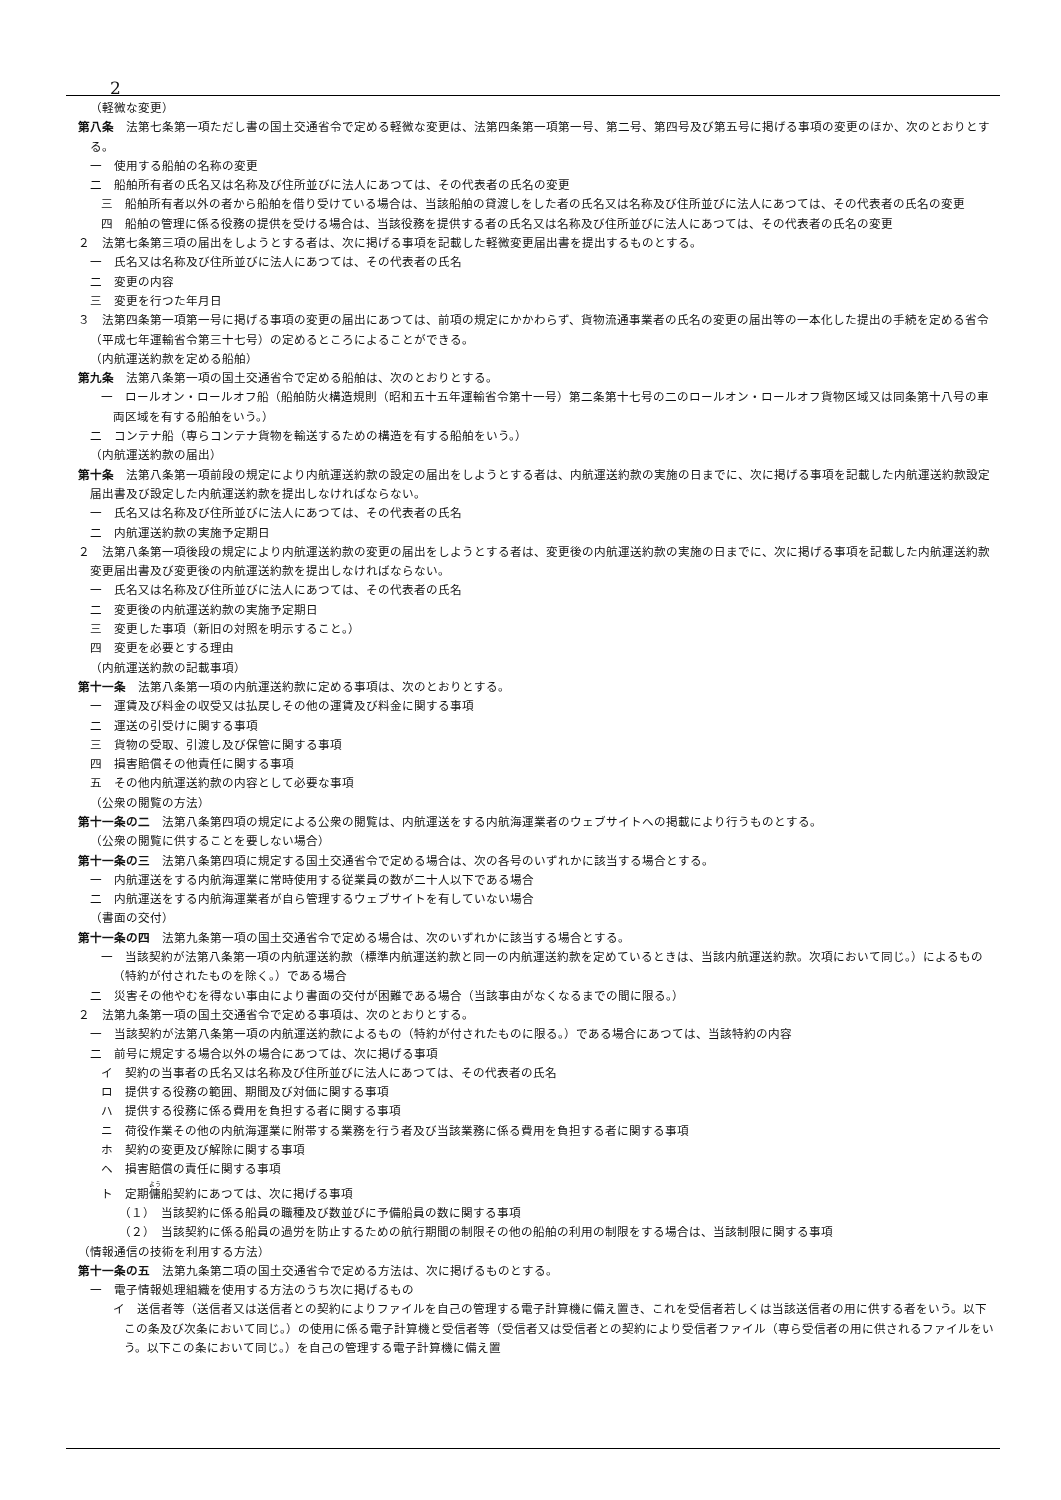2
（軽微な変更）
第八条　法第七条第一項ただし書の国土交通省令で定める軽微な変更は、法第四条第一項第一号、第二号、第四号及び第五号に掲げる事項の変更のほか、次のとおりとする。
一　使用する船舶の名称の変更
二　船舶所有者の氏名又は名称及び住所並びに法人にあつては、その代表者の氏名の変更
三　船舶所有者以外の者から船舶を借り受けている場合は、当該船舶の貸渡しをした者の氏名又は名称及び住所並びに法人にあつては、その代表者の氏名の変更
四　船舶の管理に係る役務の提供を受ける場合は、当該役務を提供する者の氏名又は名称及び住所並びに法人にあつては、その代表者の氏名の変更
２　法第七条第三項の届出をしようとする者は、次に掲げる事項を記載した軽微変更届出書を提出するものとする。
一　氏名又は名称及び住所並びに法人にあつては、その代表者の氏名
二　変更の内容
三　変更を行つた年月日
３　法第四条第一項第一号に掲げる事項の変更の届出にあつては、前項の規定にかかわらず、貨物流通事業者の氏名の変更の届出等の一本化した提出の手続を定める省令（平成七年運輸省令第三十七号）の定めるところによることができる。
（内航運送約款を定める船舶）
第九条　法第八条第一項の国土交通省令で定める船舶は、次のとおりとする。
一　ロールオン・ロールオフ船（船舶防火構造規則（昭和五十五年運輸省令第十一号）第二条第十七号の二のロールオン・ロールオフ貨物区域又は同条第十八号の車両区域を有する船舶をいう。）
二　コンテナ船（専らコンテナ貨物を輸送するための構造を有する船舶をいう。）
（内航運送約款の届出）
第十条　法第八条第一項前段の規定により内航運送約款の設定の届出をしようとする者は、内航運送約款の実施の日までに、次に掲げる事項を記載した内航運送約款設定届出書及び設定した内航運送約款を提出しなければならない。
一　氏名又は名称及び住所並びに法人にあつては、その代表者の氏名
二　内航運送約款の実施予定期日
２　法第八条第一項後段の規定により内航運送約款の変更の届出をしようとする者は、変更後の内航運送約款の実施の日までに、次に掲げる事項を記載した内航運送約款変更届出書及び変更後の内航運送約款を提出しなければならない。
一　氏名又は名称及び住所並びに法人にあつては、その代表者の氏名
二　変更後の内航運送約款の実施予定期日
三　変更した事項（新旧の対照を明示すること。）
四　変更を必要とする理由
（内航運送約款の記載事項）
第十一条　法第八条第一項の内航運送約款に定める事項は、次のとおりとする。
一　運賃及び料金の収受又は払戻しその他の運賃及び料金に関する事項
二　運送の引受けに関する事項
三　貨物の受取、引渡し及び保管に関する事項
四　損害賠償その他責任に関する事項
五　その他内航運送約款の内容として必要な事項
（公衆の閲覧の方法）
第十一条の二　法第八条第四項の規定による公衆の閲覧は、内航運送をする内航海運業者のウェブサイトへの掲載により行うものとする。
（公衆の閲覧に供することを要しない場合）
第十一条の三　法第八条第四項に規定する国土交通省令で定める場合は、次の各号のいずれかに該当する場合とする。
一　内航運送をする内航海運業に常時使用する従業員の数が二十人以下である場合
二　内航運送をする内航海運業者が自ら管理するウェブサイトを有していない場合
（書面の交付）
第十一条の四　法第九条第一項の国土交通省令で定める場合は、次のいずれかに該当する場合とする。
一　当該契約が法第八条第一項の内航運送約款（標準内航運送約款と同一の内航運送約款を定めているときは、当該内航運送約款。次項において同じ。）によるもの（特約が付されたものを除く。）である場合
二　災害その他やむを得ない事由により書面の交付が困難である場合（当該事由がなくなるまでの間に限る。）
２　法第九条第一項の国土交通省令で定める事項は、次のとおりとする。
一　当該契約が法第八条第一項の内航運送約款によるもの（特約が付されたものに限る。）である場合にあつては、当該特約の内容
二　前号に規定する場合以外の場合にあつては、次に掲げる事項
イ　契約の当事者の氏名又は名称及び住所並びに法人にあつては、その代表者の氏名
ロ　提供する役務の範囲、期間及び対価に関する事項
ハ　提供する役務に係る費用を負担する者に関する事項
ニ　荷役作業その他の内航海運業に附帯する業務を行う者及び当該業務に係る費用を負担する者に関する事項
ホ　契約の変更及び解除に関する事項
ヘ　損害賠償の責任に関する事項
ト　定期傭船契約にあつては、次に掲げる事項
（１）　当該契約に係る船員の職種及び数並びに予備船員の数に関する事項
（２）　当該契約に係る船員の過労を防止するための航行期間の制限その他の船舶の利用の制限をする場合は、当該制限に関する事項
（情報通信の技術を利用する方法）
第十一条の五　法第九条第二項の国土交通省令で定める方法は、次に掲げるものとする。
一　電子情報処理組織を使用する方法のうち次に掲げるもの
イ　送信者等（送信者又は送信者との契約によりファイルを自己の管理する電子計算機に備え置き、これを受信者若しくは当該送信者の用に供する者をいう。以下この条及び次条において同じ。）の使用に係る電子計算機と受信者等（受信者又は受信者との契約により受信者ファイル（専ら受信者の用に供されるファイルをいう。以下この条において同じ。）を自己の管理する電子計算機に備え置